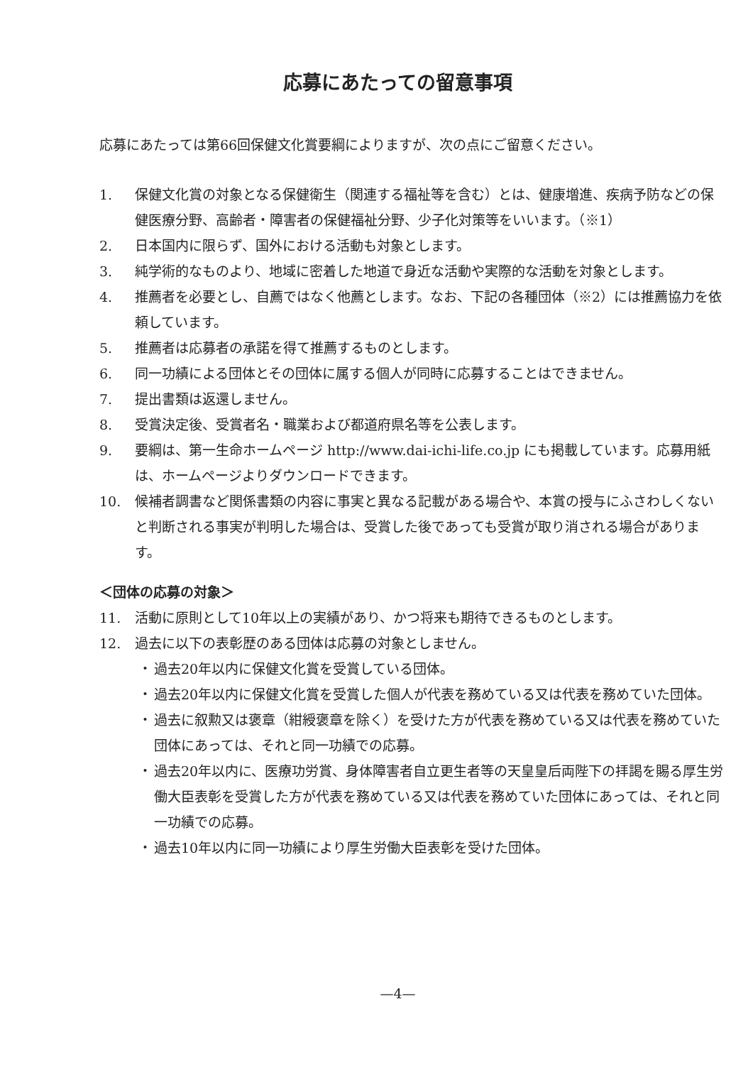応募にあたっての留意事項
応募にあたっては第66回保健文化賞要綱によりますが、次の点にご留意ください。
1. 保健文化賞の対象となる保健衛生（関連する福祉等を含む）とは、健康増進、疾病予防などの保健医療分野、高齢者・障害者の保健福祉分野、少子化対策等をいいます。（※1）
2. 日本国内に限らず、国外における活動も対象とします。
3. 純学術的なものより、地域に密着した地道で身近な活動や実際的な活動を対象とします。
4. 推薦者を必要とし、自薦ではなく他薦とします。なお、下記の各種団体（※2）には推薦協力を依頼しています。
5. 推薦者は応募者の承諾を得て推薦するものとします。
6. 同一功績による団体とその団体に属する個人が同時に応募することはできません。
7. 提出書類は返還しません。
8. 受賞決定後、受賞者名・職業および都道府県名等を公表します。
9. 要綱は、第一生命ホームページ http://www.dai-ichi-life.co.jp にも掲載しています。応募用紙は、ホームページよりダウンロードできます。
10. 候補者調書など関係書類の内容に事実と異なる記載がある場合や、本賞の授与にふさわしくないと判断される事実が判明した場合は、受賞した後であっても受賞が取り消される場合があります。
＜団体の応募の対象＞
11. 活動に原則として10年以上の実績があり、かつ将来も期待できるものとします。
12. 過去に以下の表彰歴のある団体は応募の対象としません。
・ 過去20年以内に保健文化賞を受賞している団体。
・ 過去20年以内に保健文化賞を受賞した個人が代表を務めている又は代表を務めていた団体。
・ 過去に叙勲又は褒章（紺綬褒章を除く）を受けた方が代表を務めている又は代表を務めていた団体にあっては、それと同一功績での応募。
・ 過去20年以内に、医療功労賞、身体障害者自立更生者等の天皇皇后両陛下の拝謁を賜る厚生労働大臣表彰を受賞した方が代表を務めている又は代表を務めていた団体にあっては、それと同一功績での応募。
・ 過去10年以内に同一功績により厚生労働大臣表彰を受けた団体。
—4—